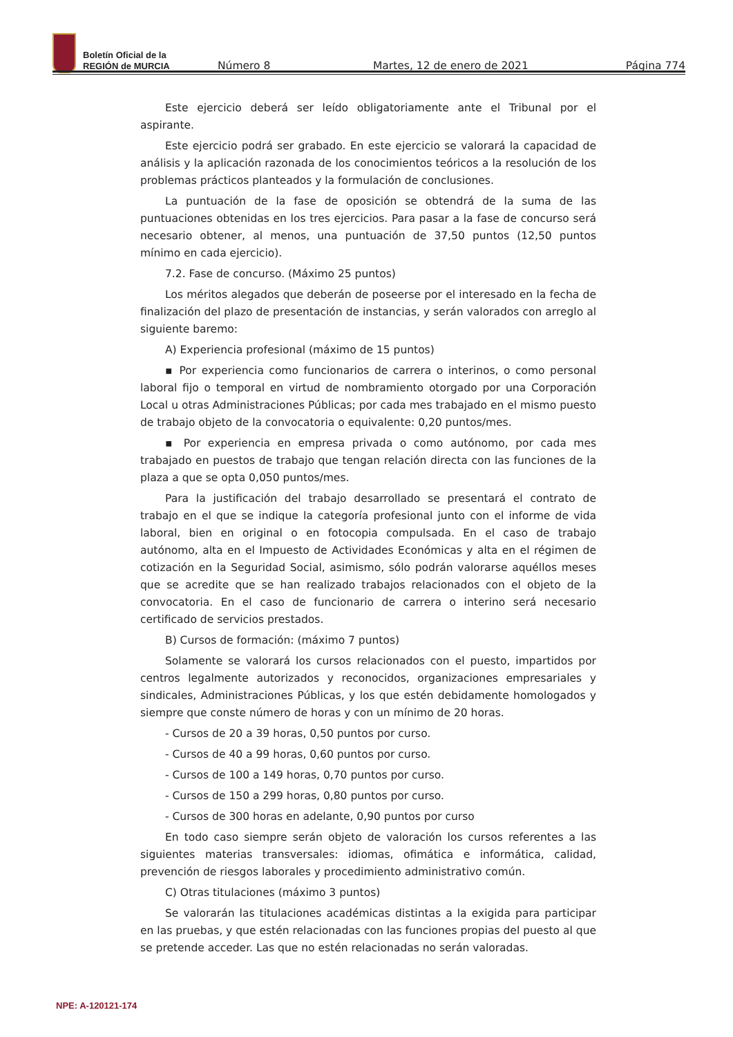Boletín Oficial de la
REGIÓN de MURCIA
Número 8 Martes, 12 de enero de 2021 Página 774
Este ejercicio deberá ser leído obligatoriamente ante el Tribunal por el aspirante.
Este ejercicio podrá ser grabado. En este ejercicio se valorará la capacidad de análisis y la aplicación razonada de los conocimientos teóricos a la resolución de los problemas prácticos planteados y la formulación de conclusiones.
La puntuación de la fase de oposición se obtendrá de la suma de las puntuaciones obtenidas en los tres ejercicios. Para pasar a la fase de concurso será necesario obtener, al menos, una puntuación de 37,50 puntos (12,50 puntos mínimo en cada ejercicio).
7.2. Fase de concurso. (Máximo 25 puntos)
Los méritos alegados que deberán de poseerse por el interesado en la fecha de finalización del plazo de presentación de instancias, y serán valorados con arreglo al siguiente baremo:
A) Experiencia profesional (máximo de 15 puntos)
▪ Por experiencia como funcionarios de carrera o interinos, o como personal laboral fijo o temporal en virtud de nombramiento otorgado por una Corporación Local u otras Administraciones Públicas; por cada mes trabajado en el mismo puesto de trabajo objeto de la convocatoria o equivalente: 0,20 puntos/mes.
▪ Por experiencia en empresa privada o como autónomo, por cada mes trabajado en puestos de trabajo que tengan relación directa con las funciones de la plaza a que se opta 0,050 puntos/mes.
Para la justificación del trabajo desarrollado se presentará el contrato de trabajo en el que se indique la categoría profesional junto con el informe de vida laboral, bien en original o en fotocopia compulsada. En el caso de trabajo autónomo, alta en el Impuesto de Actividades Económicas y alta en el régimen de cotización en la Seguridad Social, asimismo, sólo podrán valorarse aquéllos meses que se acredite que se han realizado trabajos relacionados con el objeto de la convocatoria. En el caso de funcionario de carrera o interino será necesario certificado de servicios prestados.
B) Cursos de formación: (máximo 7 puntos)
Solamente se valorará los cursos relacionados con el puesto, impartidos por centros legalmente autorizados y reconocidos, organizaciones empresariales y sindicales, Administraciones Públicas, y los que estén debidamente homologados y siempre que conste número de horas y con un mínimo de 20 horas.
- Cursos de 20 a 39 horas, 0,50 puntos por curso.
- Cursos de 40 a 99 horas, 0,60 puntos por curso.
- Cursos de 100 a 149 horas, 0,70 puntos por curso.
- Cursos de 150 a 299 horas, 0,80 puntos por curso.
- Cursos de 300 horas en adelante, 0,90 puntos por curso
En todo caso siempre serán objeto de valoración los cursos referentes a las siguientes materias transversales: idiomas, ofimática e informática, calidad, prevención de riesgos laborales y procedimiento administrativo común.
C) Otras titulaciones (máximo 3 puntos)
Se valorarán las titulaciones académicas distintas a la exigida para participar en las pruebas, y que estén relacionadas con las funciones propias del puesto al que se pretende acceder. Las que no estén relacionadas no serán valoradas.
NPE: A-120121-174